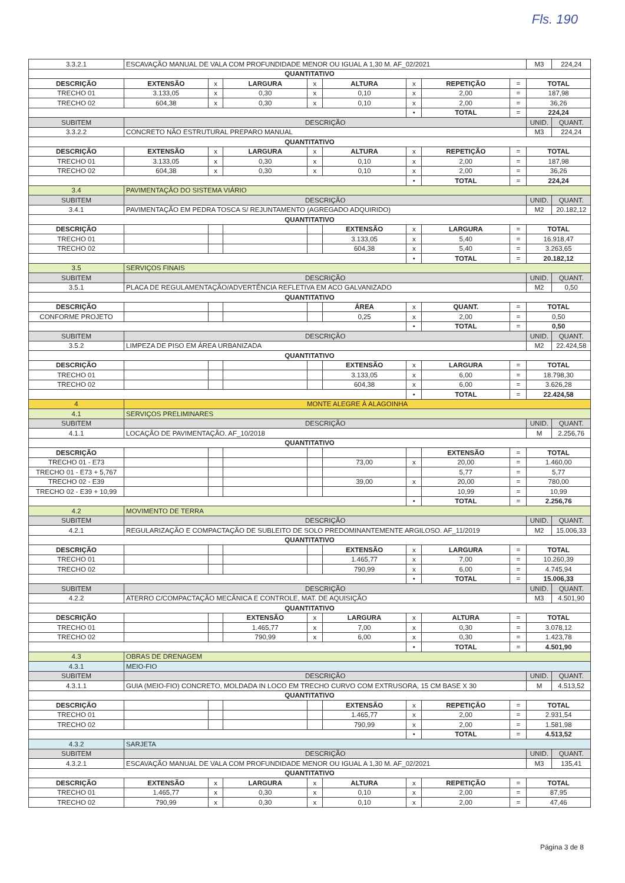Fls. 190
| 3.3.2.1 | ESCAVAÇÃO MANUAL DE VALA COM PROFUNDIDADE MENOR OU IGUAL A 1,30 M. AF_02/2021 | | | | | | | | | M3 | 224,24 |
| QUANTITATIVO | | | | | | | | | | | |
| DESCRIÇÃO | | EXTENSÃO | x | LARGURA | x | ALTURA | x | REPETIÇÃO | = | TOTAL | |
| TRECHO 01 | | 3.133,05 | x | 0,30 | x | 0,10 | x | 2,00 | = | 187,98 | |
| TRECHO 02 | | 604,38 | x | 0,30 | x | 0,10 | x | 2,00 | = | 36,26 | |
| | | | | | | | • | TOTAL | = | 224,24 | |
| SUBITEM | DESCRIÇÃO | | | | | | | | | UNID. | QUANT. |
| 3.3.2.2 | CONCRETO NÃO ESTRUTURAL PREPARO MANUAL | | | | | | | | | M3 | 224,24 |
| QUANTITATIVO | | | | | | | | | | | |
| DESCRIÇÃO | | EXTENSÃO | x | LARGURA | x | ALTURA | x | REPETIÇÃO | = | TOTAL | |
| TRECHO 01 | | 3.133,05 | x | 0,30 | x | 0,10 | x | 2,00 | = | 187,98 | |
| TRECHO 02 | | 604,38 | x | 0,30 | x | 0,10 | x | 2,00 | = | 36,26 | |
| | | | | | | | • | TOTAL | = | 224,24 | |
| 3.4 | PAVIMENTAÇÃO DO SISTEMA VIÁRIO | | | | | | | | | | |
| SUBITEM | DESCRIÇÃO | | | | | | | | | UNID. | QUANT. |
| 3.4.1 | PAVIMENTAÇÃO EM PEDRA TOSCA S/ REJUNTAMENTO (AGREGADO ADQUIRIDO) | | | | | | | | | M2 | 20.182,12 |
| QUANTITATIVO | | | | | | | | | | | |
| DESCRIÇÃO | | | | | | EXTENSÃO | x | LARGURA | = | TOTAL | |
| TRECHO 01 | | | | | | 3.133,05 | x | 5,40 | = | 16.918,47 | |
| TRECHO 02 | | | | | | 604,38 | x | 5,40 | = | 3.263,65 | |
| | | | | | | | • | TOTAL | = | 20.182,12 | |
| 3.5 | SERVIÇOS FINAIS | | | | | | | | | | |
| SUBITEM | DESCRIÇÃO | | | | | | | | | UNID. | QUANT. |
| 3.5.1 | PLACA DE REGULAMENTAÇÃO/ADVERTÊNCIA REFLETIVA EM ACO GALVANIZADO | | | | | | | | | M2 | 0,50 |
| QUANTITATIVO | | | | | | | | | | | |
| DESCRIÇÃO | | | | | | ÁREA | x | QUANT. | = | TOTAL | |
| CONFORME PROJETO | | | | | | 0,25 | x | 2,00 | = | 0,50 | |
| | | | | | | | • | TOTAL | = | 0,50 | |
| SUBITEM | DESCRIÇÃO | | | | | | | | | UNID. | QUANT. |
| 3.5.2 | LIMPEZA DE PISO EM ÁREA URBANIZADA | | | | | | | | | M2 | 22.424,58 |
| QUANTITATIVO | | | | | | | | | | | |
| DESCRIÇÃO | | | | | | EXTENSÃO | x | LARGURA | = | TOTAL | |
| TRECHO 01 | | | | | | 3.133,05 | x | 6,00 | = | 18.798,30 | |
| TRECHO 02 | | | | | | 604,38 | x | 6,00 | = | 3.626,28 | |
| | | | | | | | • | TOTAL | = | 22.424,58 | |
| 4 | MONTE ALEGRE À ALAGOINHA | | | | | | | | | | |
| 4.1 | SERVIÇOS PRELIMINARES | | | | | | | | | | |
| SUBITEM | DESCRIÇÃO | | | | | | | | | UNID. | QUANT. |
| 4.1.1 | LOCAÇÃO DE PAVIMENTAÇÃO. AF_10/2018 | | | | | | | | | M | 2.256,76 |
| QUANTITATIVO | | | | | | | | | | | |
| DESCRIÇÃO | | | | | | | | EXTENSÃO | = | TOTAL | |
| TRECHO 01 - E73 | | | | | | 73,00 | x | 20,00 | = | 1.460,00 | |
| TRECHO 01 - E73 + 5,767 | | | | | | | | 5,77 | = | 5,77 | |
| TRECHO 02 - E39 | | | | | | 39,00 | x | 20,00 | = | 780,00 | |
| TRECHO 02 - E39 + 10,99 | | | | | | | | 10,99 | = | 10,99 | |
| | | | | | | | • | TOTAL | = | 2.256,76 | |
| 4.2 | MOVIMENTO DE TERRA | | | | | | | | | | |
| SUBITEM | DESCRIÇÃO | | | | | | | | | UNID. | QUANT. |
| 4.2.1 | REGULARIZAÇÃO E COMPACTAÇÃO DE SUBLEITO DE SOLO PREDOMINANTEMENTE ARGILOSO. AF_11/2019 | | | | | | | | | M2 | 15.006,33 |
| QUANTITATIVO | | | | | | | | | | | |
| DESCRIÇÃO | | | | | | EXTENSÃO | x | LARGURA | = | TOTAL | |
| TRECHO 01 | | | | | | 1.465,77 | x | 7,00 | = | 10.260,39 | |
| TRECHO 02 | | | | | | 790,99 | x | 6,00 | = | 4.745,94 | |
| | | | | | | | • | TOTAL | = | 15.006,33 | |
| SUBITEM | DESCRIÇÃO | | | | | | | | | UNID. | QUANT. |
| 4.2.2 | ATERRO C/COMPACTAÇÃO MECÂNICA E CONTROLE, MAT. DE AQUISIÇÃO | | | | | | | | | M3 | 4.501,90 |
| QUANTITATIVO | | | | | | | | | | | |
| DESCRIÇÃO | | | | EXTENSÃO | x | LARGURA | x | ALTURA | = | TOTAL | |
| TRECHO 01 | | | | 1.465,77 | x | 7,00 | x | 0,30 | = | 3.078,12 | |
| TRECHO 02 | | | | 790,99 | x | 6,00 | x | 0,30 | = | 1.423,78 | |
| | | | | | | | • | TOTAL | = | 4.501,90 | |
| 4.3 | OBRAS DE DRENAGEM | | | | | | | | | | |
| 4.3.1 | MEIO-FIO | | | | | | | | | | |
| SUBITEM | DESCRIÇÃO | | | | | | | | | UNID. | QUANT. |
| 4.3.1.1 | GUIA (MEIO-FIO) CONCRETO, MOLDADA IN LOCO EM TRECHO CURVO COM EXTRUSORA, 15 CM BASE X 30 | | | | | | | | | M | 4.513,52 |
| QUANTITATIVO | | | | | | | | | | | |
| DESCRIÇÃO | | | | | | EXTENSÃO | x | REPETIÇÃO | = | TOTAL | |
| TRECHO 01 | | | | | | 1.465,77 | x | 2,00 | = | 2.931,54 | |
| TRECHO 02 | | | | | | 790,99 | x | 2,00 | = | 1.581,98 | |
| | | | | | | | • | TOTAL | = | 4.513,52 | |
| 4.3.2 | SARJETA | | | | | | | | | | |
| SUBITEM | DESCRIÇÃO | | | | | | | | | UNID. | QUANT. |
| 4.3.2.1 | ESCAVAÇÃO MANUAL DE VALA COM PROFUNDIDADE MENOR OU IGUAL A 1,30 M. AF_02/2021 | | | | | | | | | M3 | 135,41 |
| QUANTITATIVO | | | | | | | | | | | |
| DESCRIÇÃO | | EXTENSÃO | x | LARGURA | x | ALTURA | x | REPETIÇÃO | = | TOTAL | |
| TRECHO 01 | | 1.465,77 | x | 0,30 | x | 0,10 | x | 2,00 | = | 87,95 | |
| TRECHO 02 | | 790,99 | x | 0,30 | x | 0,10 | x | 2,00 | = | 47,46 | |
Página 3 de 8